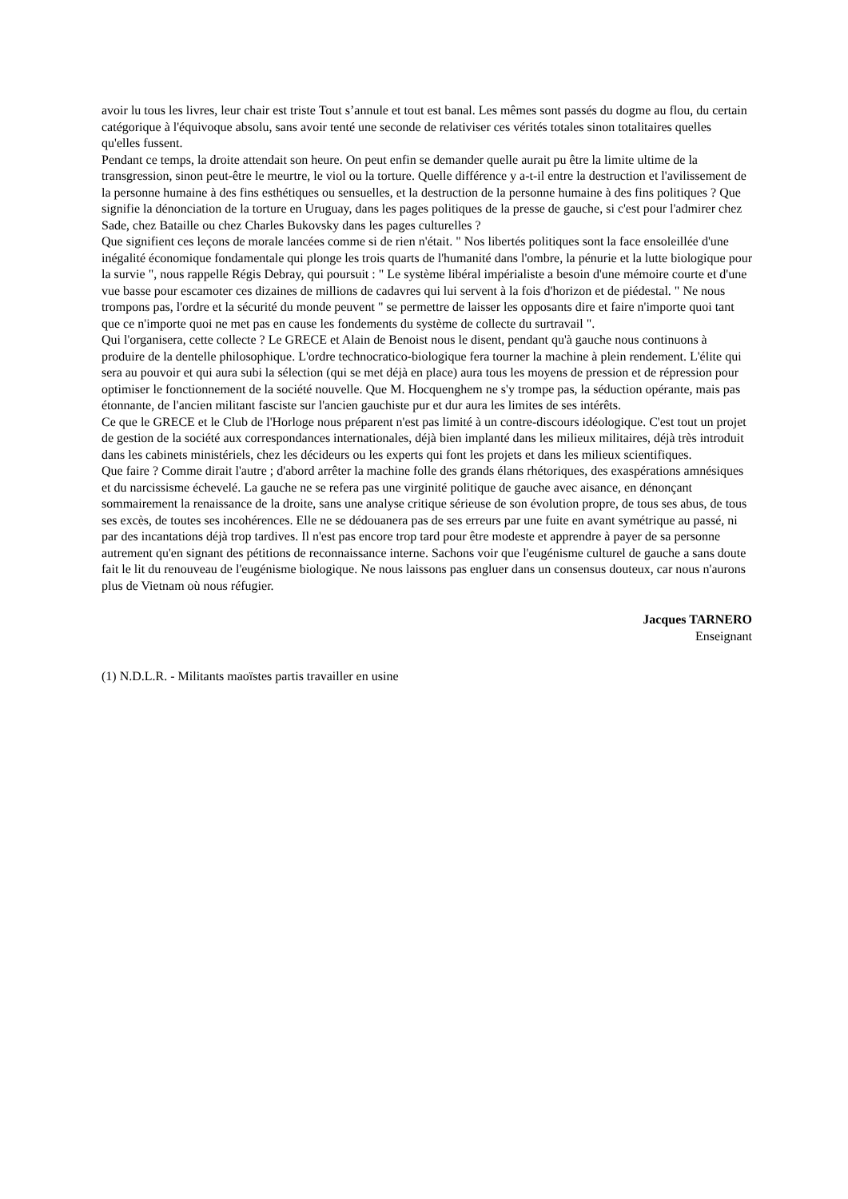avoir lu tous les livres, leur chair est triste Tout s’annule et tout est banal. Les mêmes sont passés du dogme au flou, du certain catégorique à l'équivoque absolu, sans avoir tenté une seconde de relativiser ces vérités totales sinon totalitaires quelles qu'elles fussent.
Pendant ce temps, la droite attendait son heure. On peut enfin se demander quelle aurait pu être la limite ultime de la transgression, sinon peut-être le meurtre, le viol ou la torture. Quelle différence y a-t-il entre la destruction et l'avilissement de la personne humaine à des fins esthétiques ou sensuelles, et la destruction de la personne humaine à des fins politiques ? Que signifie la dénonciation de la torture en Uruguay, dans les pages politiques de la presse de gauche, si c'est pour l'admirer chez Sade, chez Bataille ou chez Charles Bukovsky dans les pages culturelles ?
Que signifient ces leçons de morale lancées comme si de rien n'était. " Nos libertés politiques sont la face ensoleillée d'une inégalité économique fondamentale qui plonge les trois quarts de l'humanité dans l'ombre, la pénurie et la lutte biologique pour la survie ", nous rappelle Régis Debray, qui poursuit : " Le système libéral impérialiste a besoin d'une mémoire courte et d'une vue basse pour escamoter ces dizaines de millions de cadavres qui lui servent à la fois d'horizon et de piédestal. " Ne nous trompons pas, l'ordre et la sécurité du monde peuvent " se permettre de laisser les opposants dire et faire n'importe quoi tant que ce n'importe quoi ne met pas en cause les fondements du système de collecte du surtravail ".
Qui l'organisera, cette collecte ? Le GRECE et Alain de Benoist nous le disent, pendant qu'à gauche nous continuons à produire de la dentelle philosophique. L'ordre technocratico-biologique fera tourner la machine à plein rendement. L'élite qui sera au pouvoir et qui aura subi la sélection (qui se met déjà en place) aura tous les moyens de pression et de répression pour optimiser le fonctionnement de la société nouvelle. Que M. Hocquenghem ne s'y trompe pas, la séduction opérante, mais pas étonnante, de l'ancien militant fasciste sur l'ancien gauchiste pur et dur aura les limites de ses intérêts.
Ce que le GRECE et le Club de l'Horloge nous préparent n'est pas limité à un contre-discours idéologique. C'est tout un projet de gestion de la société aux correspondances internationales, déjà bien implanté dans les milieux militaires, déjà très introduit dans les cabinets ministériels, chez les décideurs ou les experts qui font les projets et dans les milieux scientifiques.
Que faire ? Comme dirait l'autre ; d'abord arrêter la machine folle des grands élans rhétoriques, des exaspérations amnésiques et du narcissisme échevelé. La gauche ne se refera pas une virginité politique de gauche avec aisance, en dénonçant sommairement la renaissance de la droite, sans une analyse critique sérieuse de son évolution propre, de tous ses abus, de tous ses excès, de toutes ses incohérences. Elle ne se dédouanera pas de ses erreurs par une fuite en avant symétrique au passé, ni par des incantations déjà trop tardives. Il n'est pas encore trop tard pour être modeste et apprendre à payer de sa personne autrement qu'en signant des pétitions de reconnaissance interne. Sachons voir que l'eugénisme culturel de gauche a sans doute fait le lit du renouveau de l'eugénisme biologique. Ne nous laissons pas engluer dans un consensus douteux, car nous n'aurons plus de Vietnam où nous réfugier.
Jacques TARNERO
Enseignant
(1) N.D.L.R. - Militants maoïstes partis travailler en usine